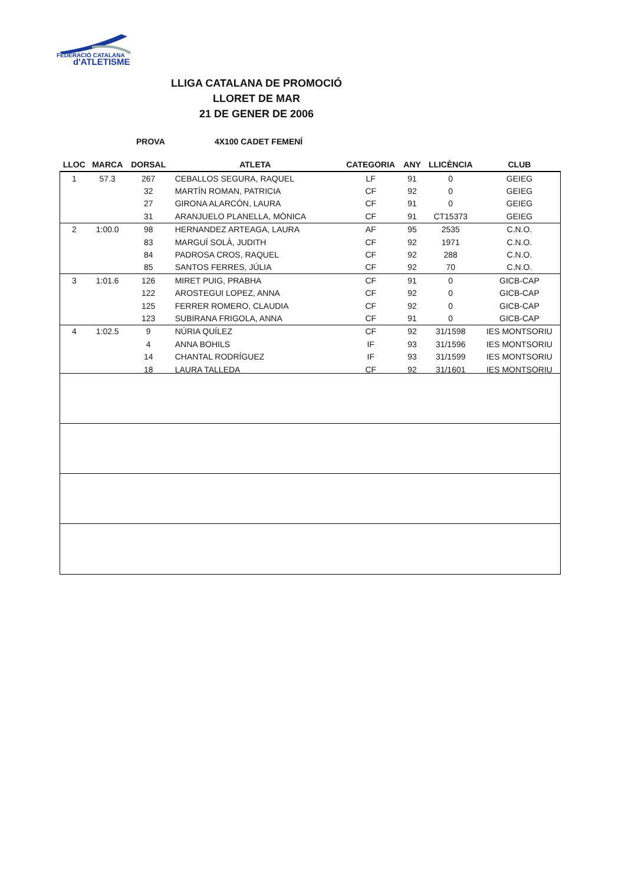FEDERACIÓ CATALANA
d'ATLETISME
LLIGA CATALANA DE PROMOCIÓ
LLORET DE MAR
21 DE GENER DE 2006
PROVA 4X100 CADET FEMENÍ
| LLOC | MARCA | DORSAL | ATLETA | CATEGORIA | ANY | LLICÈNCIA | CLUB |
| --- | --- | --- | --- | --- | --- | --- | --- |
| 1 | 57.3 | 267 | CEBALLOS SEGURA, RAQUEL | LF | 91 | 0 | GEIEG |
| | | 32 | MARTÍN ROMAN, PATRICIA | CF | 92 | 0 | GEIEG |
| | | 27 | GIRONA ALARCÓN, LAURA | CF | 91 | 0 | GEIEG |
| | | 31 | ARANJUELO PLANELLA, MÒNICA | CF | 91 | CT15373 | GEIEG |
| 2 | 1:00.0 | 98 | HERNANDEZ ARTEAGA, LAURA | AF | 95 | 2535 | C.N.O. |
| | | 83 | MARGUÍ SOLÀ, JUDITH | CF | 92 | 1971 | C.N.O. |
| | | 84 | PADROSA CROS, RAQUEL | CF | 92 | 288 | C.N.O. |
| | | 85 | SANTOS FERRES, JÚLIA | CF | 92 | 70 | C.N.O. |
| 3 | 1:01.6 | 126 | MIRET PUIG, PRABHA | CF | 91 | 0 | GICB-CAP |
| | | 122 | AROSTEGUI LOPEZ, ANNA | CF | 92 | 0 | GICB-CAP |
| | | 125 | FERRER ROMERO, CLAUDIA | CF | 92 | 0 | GICB-CAP |
| | | 123 | SUBIRANA FRIGOLA, ANNA | CF | 91 | 0 | GICB-CAP |
| 4 | 1:02.5 | 9 | NÚRIA QUÍLEZ | CF | 92 | 31/1598 | IES MONTSORIU |
| | | 4 | ANNA BOHILS | IF | 93 | 31/1596 | IES MONTSORIU |
| | | 14 | CHANTAL RODRÍGUEZ | IF | 93 | 31/1599 | IES MONTSORIU |
| | | 18 | LAURA TALLEDA | CF | 92 | 31/1601 | IES MONTSORIU |